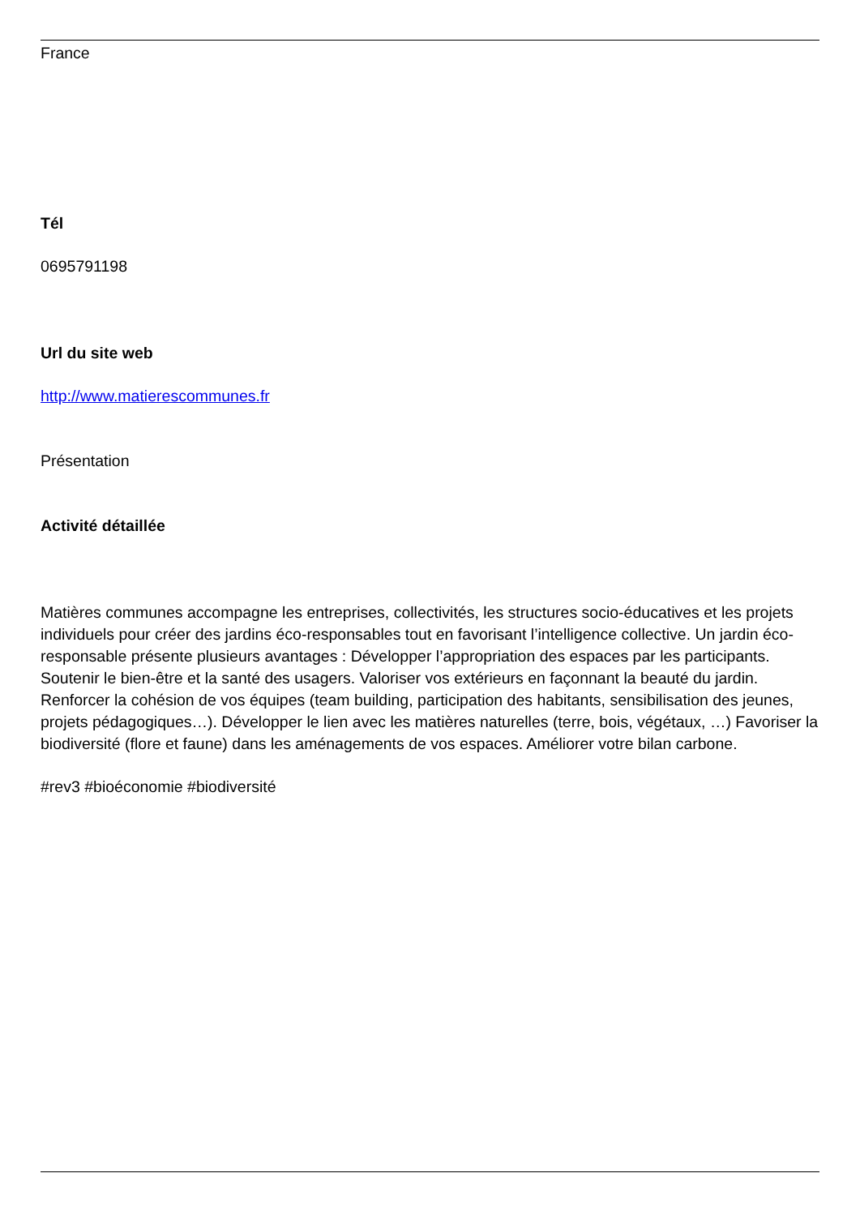France
Tél
0695791198
Url du site web
http://www.matierescommunes.fr
Présentation
Activité détaillée
Matières communes accompagne les entreprises, collectivités, les structures socio-éducatives et les projets individuels pour créer des jardins éco-responsables tout en favorisant l’intelligence collective. Un jardin éco-responsable présente plusieurs avantages : Développer l’appropriation des espaces par les participants. Soutenir le bien-être et la santé des usagers. Valoriser vos extérieurs en façonnant la beauté du jardin. Renforcer la cohésion de vos équipes (team building, participation des habitants, sensibilisation des jeunes, projets pédagogiques…). Développer le lien avec les matières naturelles (terre, bois, végétaux, …) Favoriser la biodiversité (flore et faune) dans les aménagements de vos espaces. Améliorer votre bilan carbone.
#rev3 #bioéconomie #biodiversité